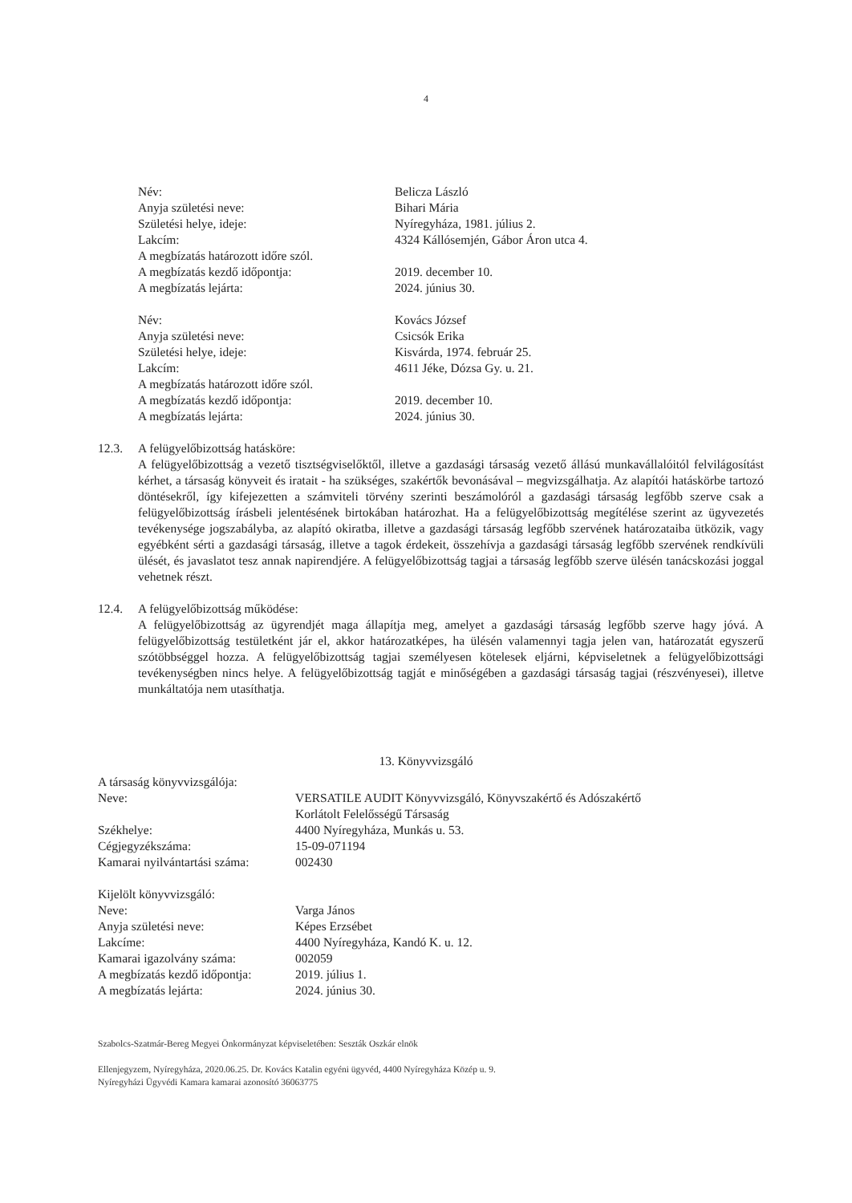4
| Név: | Belicza László |
| Anyja születési neve: | Bihari Mária |
| Születési helye, ideje: | Nyíregyháza, 1981. július 2. |
| Lakcím: | 4324 Kállósemjén, Gábor Áron utca 4. |
| A megbízatás határozott időre szól. | |
| A megbízatás kezdő időpontja: | 2019. december 10. |
| A megbízatás lejárta: | 2024. június 30. |
| Név: | Kovács József |
| Anyja születési neve: | Csicsók Erika |
| Születési helye, ideje: | Kisvárda, 1974. február 25. |
| Lakcím: | 4611 Jéke, Dózsa Gy. u. 21. |
| A megbízatás határozott időre szól. | |
| A megbízatás kezdő időpontja: | 2019. december 10. |
| A megbízatás lejárta: | 2024. június 30. |
12.3. A felügyelőbizottság hatásköre:
A felügyelőbizottság a vezető tisztségviselőktől, illetve a gazdasági társaság vezető állású munkavállalóitól felvilágosítást kérhet, a társaság könyveit és iratait - ha szükséges, szakértők bevonásával – megvizsgálhatja. Az alapítói hatáskörbe tartozó döntésekről, így kifejezetten a számviteli törvény szerinti beszámolóról a gazdasági társaság legfőbb szerve csak a felügyelőbizottság írásbeli jelentésének birtokában határozhat. Ha a felügyelőbizottság megítélése szerint az ügyvezetés tevékenysége jogszabályba, az alapító okiratba, illetve a gazdasági társaság legfőbb szervének határozataiba ütközik, vagy egyébként sérti a gazdasági társaság, illetve a tagok érdekeit, összehívja a gazdasági társaság legfőbb szervének rendkívüli ülését, és javaslatot tesz annak napirendjére. A felügyelőbizottság tagjai a társaság legfőbb szerve ülésén tanácskozási joggal vehetnek részt.
12.4. A felügyelőbizottság működése:
A felügyelőbizottság az ügyrendjét maga állapítja meg, amelyet a gazdasági társaság legfőbb szerve hagy jóvá. A felügyelőbizottság testületként jár el, akkor határozatképes, ha ülésén valamennyi tagja jelen van, határozatát egyszerű szótöbbséggel hozza. A felügyelőbizottság tagjai személyesen kötelesek eljárni, képviseletnek a felügyelőbizottsági tevékenységben nincs helye. A felügyelőbizottság tagját e minőségében a gazdasági társaság tagjai (részvényesei), illetve munkáltatója nem utasíthatja.
13. Könyvvizsgáló
| A társaság könyvvizsgálója: | |
| Neve: | VERSATILE AUDIT Könyvvizsgáló, Könyvszakértő és Adószakértő Korlátolt Felelősségű Társaság |
| Székhelye: | 4400 Nyíregyháza, Munkás u. 53. |
| Cégjegyzékszáma: | 15-09-071194 |
| Kamarai nyilvántartási száma: | 002430 |
| Kijelölt könyvvizsgáló: | |
| Neve: | Varga János |
| Anyja születési neve: | Képes Erzsébet |
| Lakcíme: | 4400 Nyíregyháza, Kandó K. u. 12. |
| Kamarai igazolvány száma: | 002059 |
| A megbízatás kezdő időpontja: | 2019. július 1. |
| A megbízatás lejárta: | 2024. június 30. |
Szabolcs-Szatmár-Bereg Megyei Önkormányzat képviseletében: Seszták Oszkár elnök
Ellenjegyzem, Nyíregyháza, 2020.06.25. Dr. Kovács Katalin egyéni ügyvéd, 4400 Nyíregyháza Közép u. 9.
Nyíregyházi Ügyvédi Kamara kamarai azonosító 36063775